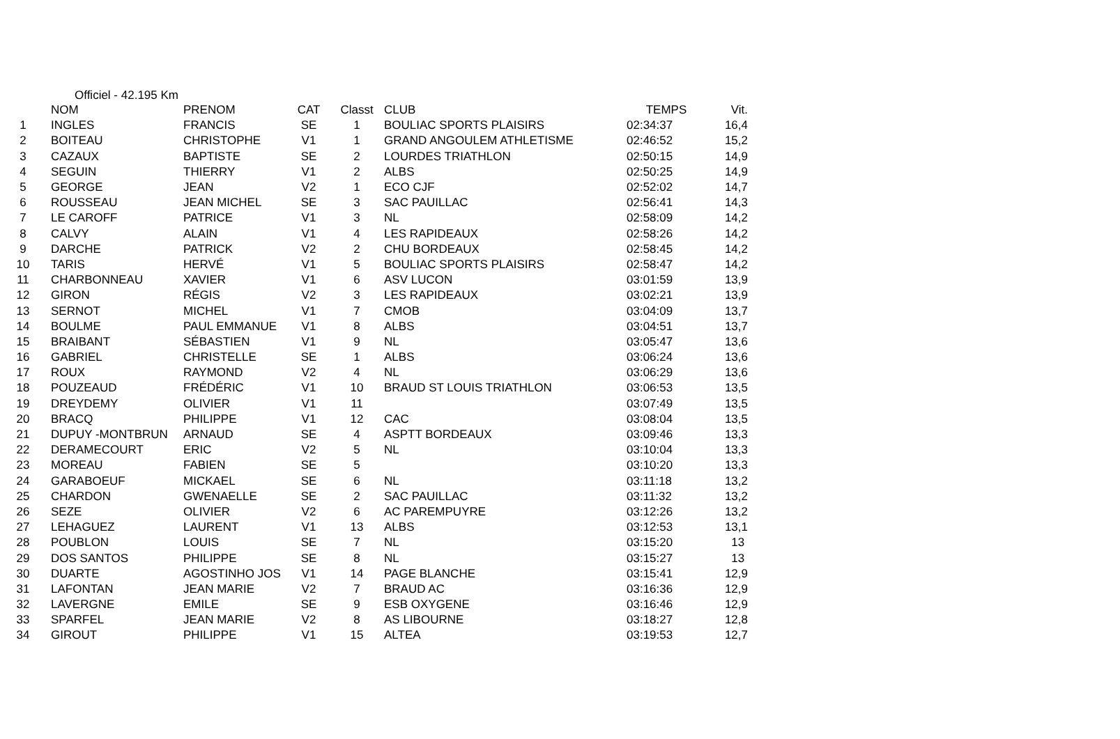Officiel - 42.195 Km
| | NOM | PRENOM | CAT | Classt | CLUB | TEMPS | Vit. |
| --- | --- | --- | --- | --- | --- | --- | --- |
| 1 | INGLES | FRANCIS | SE | 1 | BOULIAC SPORTS PLAISIRS | 02:34:37 | 16,4 |
| 2 | BOITEAU | CHRISTOPHE | V1 | 1 | GRAND ANGOULEM ATHLETISME | 02:46:52 | 15,2 |
| 3 | CAZAUX | BAPTISTE | SE | 2 | LOURDES TRIATHLON | 02:50:15 | 14,9 |
| 4 | SEGUIN | THIERRY | V1 | 2 | ALBS | 02:50:25 | 14,9 |
| 5 | GEORGE | JEAN | V2 | 1 | ECO CJF | 02:52:02 | 14,7 |
| 6 | ROUSSEAU | JEAN MICHEL | SE | 3 | SAC PAUILLAC | 02:56:41 | 14,3 |
| 7 | LE CAROFF | PATRICE | V1 | 3 | NL | 02:58:09 | 14,2 |
| 8 | CALVY | ALAIN | V1 | 4 | LES RAPIDEAUX | 02:58:26 | 14,2 |
| 9 | DARCHE | PATRICK | V2 | 2 | CHU BORDEAUX | 02:58:45 | 14,2 |
| 10 | TARIS | HERVÉ | V1 | 5 | BOULIAC SPORTS PLAISIRS | 02:58:47 | 14,2 |
| 11 | CHARBONNEAU | XAVIER | V1 | 6 | ASV LUCON | 03:01:59 | 13,9 |
| 12 | GIRON | RÉGIS | V2 | 3 | LES RAPIDEAUX | 03:02:21 | 13,9 |
| 13 | SERNOT | MICHEL | V1 | 7 | CMOB | 03:04:09 | 13,7 |
| 14 | BOULME | PAUL EMMANUE | V1 | 8 | ALBS | 03:04:51 | 13,7 |
| 15 | BRAIBANT | SÉBASTIEN | V1 | 9 | NL | 03:05:47 | 13,6 |
| 16 | GABRIEL | CHRISTELLE | SE | 1 | ALBS | 03:06:24 | 13,6 |
| 17 | ROUX | RAYMOND | V2 | 4 | NL | 03:06:29 | 13,6 |
| 18 | POUZEAUD | FRÉDÉRIC | V1 | 10 | BRAUD ST LOUIS TRIATHLON | 03:06:53 | 13,5 |
| 19 | DREYDEMY | OLIVIER | V1 | 11 | | 03:07:49 | 13,5 |
| 20 | BRACQ | PHILIPPE | V1 | 12 | CAC | 03:08:04 | 13,5 |
| 21 | DUPUY -MONTBRUN | ARNAUD | SE | 4 | ASPTT BORDEAUX | 03:09:46 | 13,3 |
| 22 | DERAMECOURT | ERIC | V2 | 5 | NL | 03:10:04 | 13,3 |
| 23 | MOREAU | FABIEN | SE | 5 | | 03:10:20 | 13,3 |
| 24 | GARABOEUF | MICKAEL | SE | 6 | NL | 03:11:18 | 13,2 |
| 25 | CHARDON | GWENAELLE | SE | 2 | SAC PAUILLAC | 03:11:32 | 13,2 |
| 26 | SEZE | OLIVIER | V2 | 6 | AC PAREMPUYRE | 03:12:26 | 13,2 |
| 27 | LEHAGUEZ | LAURENT | V1 | 13 | ALBS | 03:12:53 | 13,1 |
| 28 | POUBLON | LOUIS | SE | 7 | NL | 03:15:20 | 13 |
| 29 | DOS SANTOS | PHILIPPE | SE | 8 | NL | 03:15:27 | 13 |
| 30 | DUARTE | AGOSTINHO JOS | V1 | 14 | PAGE BLANCHE | 03:15:41 | 12,9 |
| 31 | LAFONTAN | JEAN MARIE | V2 | 7 | BRAUD AC | 03:16:36 | 12,9 |
| 32 | LAVERGNE | EMILE | SE | 9 | ESB OXYGENE | 03:16:46 | 12,9 |
| 33 | SPARFEL | JEAN MARIE | V2 | 8 | AS LIBOURNE | 03:18:27 | 12,8 |
| 34 | GIROUT | PHILIPPE | V1 | 15 | ALTEA | 03:19:53 | 12,7 |